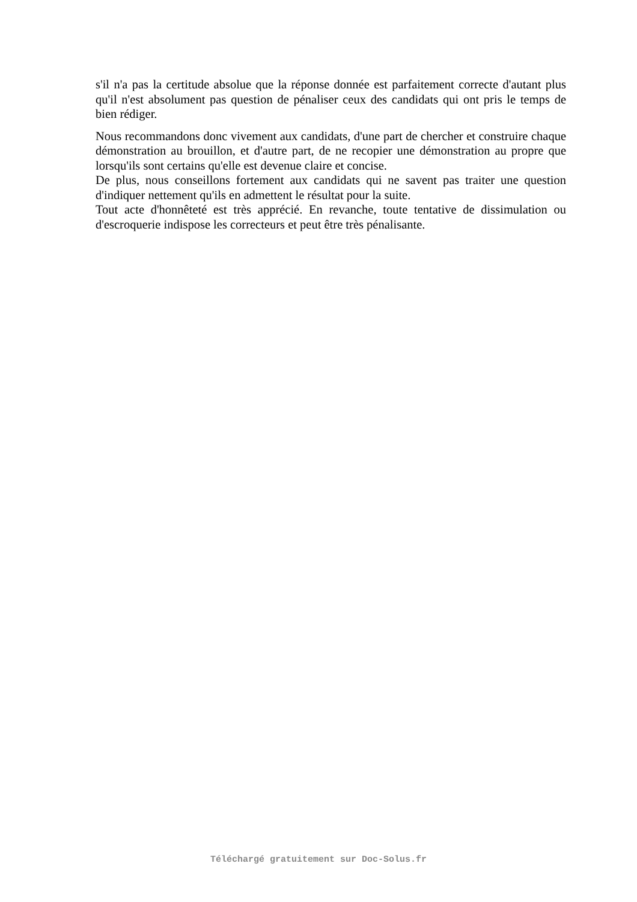s'il n'a pas la certitude absolue que la réponse donnée est parfaitement correcte d'autant plus qu'il n'est absolument pas question de pénaliser ceux des candidats qui ont pris le temps de bien rédiger.
Nous recommandons donc vivement aux candidats, d'une part de chercher et construire chaque démonstration au brouillon, et d'autre part, de ne recopier une démonstration au propre que lorsqu'ils sont certains qu'elle est devenue claire et concise.
De plus, nous conseillons fortement aux candidats qui ne savent pas traiter une question d'indiquer nettement qu'ils en admettent le résultat pour la suite.
Tout acte d'honnêteté est très apprécié. En revanche, toute tentative de dissimulation ou d'escroquerie indispose les correcteurs et peut être très pénalisante.
Téléchargé gratuitement sur Doc-Solus.fr